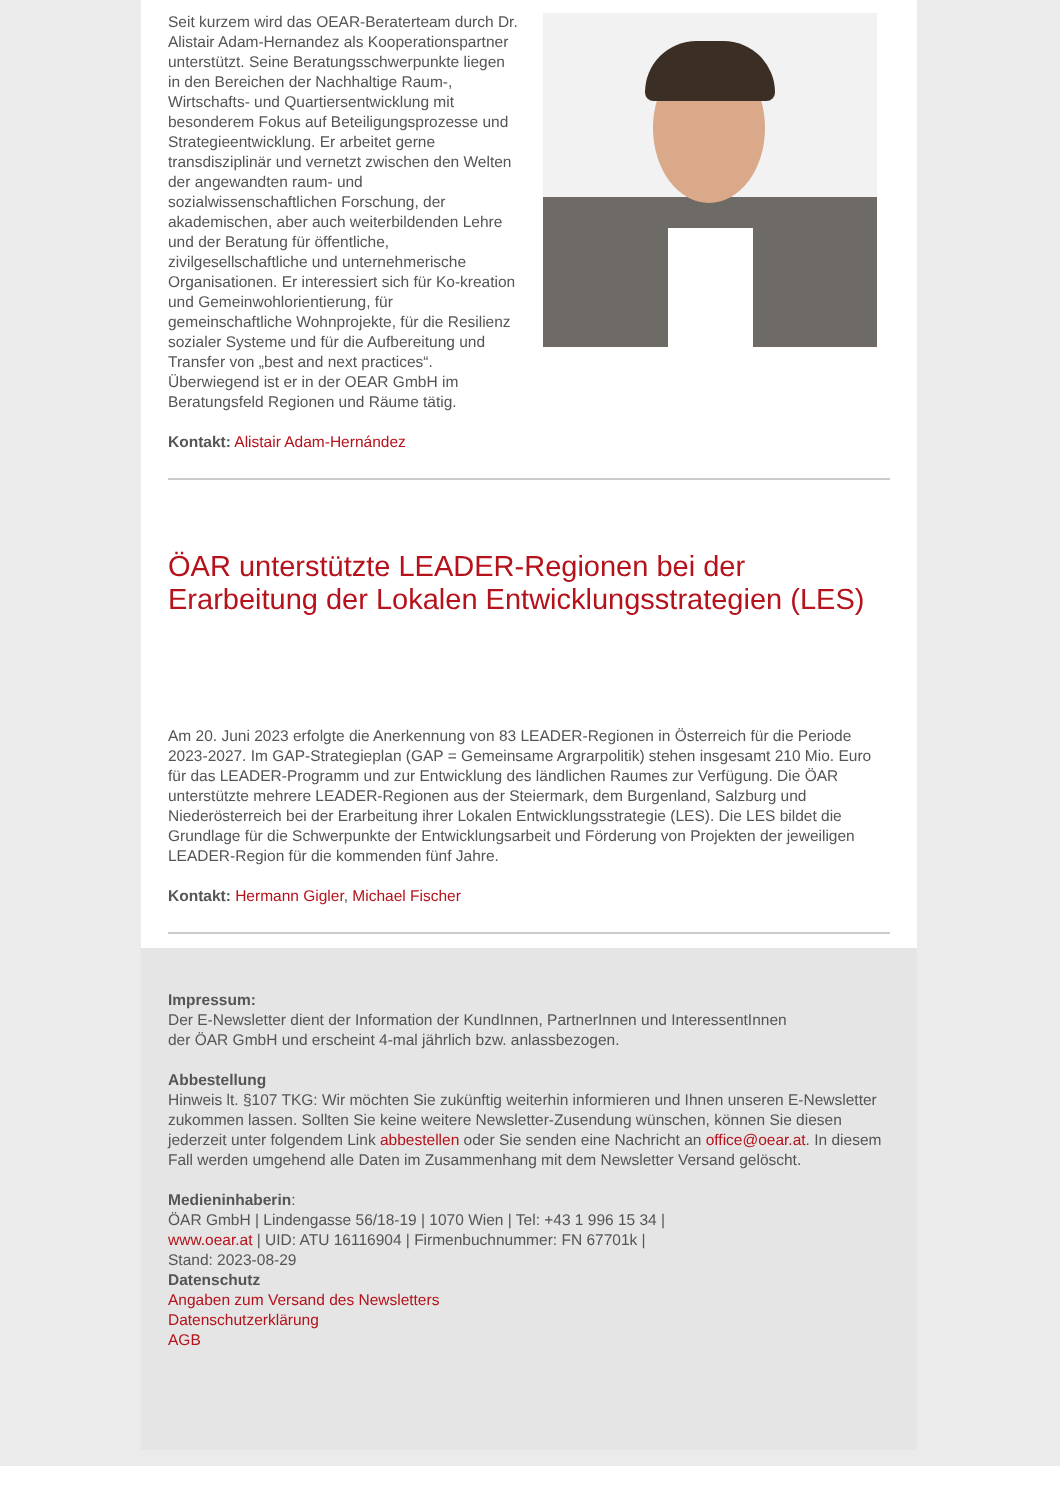Seit kurzem wird das OEAR-Beraterteam durch Dr. Alistair Adam-Hernandez als Kooperationspartner unterstützt. Seine Beratungsschwerpunkte liegen in den Bereichen der Nachhaltige Raum-, Wirtschafts- und Quartiersentwicklung mit besonderem Fokus auf Beteiligungsprozesse und Strategieentwicklung. Er arbeitet gerne transdisziplinär und vernetzt zwischen den Welten der angewandten raum- und sozialwissenschaftlichen Forschung, der akademischen, aber auch weiterbildenden Lehre und der Beratung für öffentliche, zivilgesellschaftliche und unternehmerische Organisationen. Er interessiert sich für Ko-kreation und Gemeinwohlorientierung, für gemeinschaftliche Wohnprojekte, für die Resilienz sozialer Systeme und für die Aufbereitung und Transfer von „best and next practices“. Überwiegend ist er in der OEAR GmbH im Beratungsfeld Regionen und Räume tätig.
Kontakt: Alistair Adam-Hernández
ÖAR unterstützte LEADER-Regionen bei der Erarbeitung der Lokalen Entwicklungsstrategien (LES)
Am 20. Juni 2023 erfolgte die Anerkennung von 83 LEADER-Regionen in Österreich für die Periode 2023-2027. Im GAP-Strategieplan (GAP = Gemeinsame Argrarpolitik) stehen insgesamt 210 Mio. Euro für das LEADER-Programm und zur Entwicklung des ländlichen Raumes zur Verfügung. Die ÖAR unterstützte mehrere LEADER-Regionen aus der Steiermark, dem Burgenland, Salzburg und Niederösterreich bei der Erarbeitung ihrer Lokalen Entwicklungsstrategie (LES). Die LES bildet die Grundlage für die Schwerpunkte der Entwicklungsarbeit und Förderung von Projekten der jeweiligen LEADER-Region für die kommenden fünf Jahre.
Kontakt: Hermann Gigler, Michael Fischer
Impressum:
Der E-Newsletter dient der Information der KundInnen, PartnerInnen und InteressentInnen
der ÖAR GmbH und erscheint 4-mal jährlich bzw. anlassbezogen.
Abbestellung
Hinweis lt. §107 TKG: Wir möchten Sie zukünftig weiterhin informieren und Ihnen unseren E-Newsletter zukommen lassen. Sollten Sie keine weitere Newsletter-Zusendung wünschen, können Sie diesen jederzeit unter folgendem Link abbestellen oder Sie senden eine Nachricht an office@oear.at. In diesem Fall werden umgehend alle Daten im Zusammenhang mit dem Newsletter Versand gelöscht.
Medieninhaberin:
ÖAR GmbH | Lindengasse 56/18-19 | 1070 Wien | Tel: +43 1 996 15 34 |
www.oear.at | UID: ATU 16116904 | Firmenbuchnummer: FN 67701k |
Stand: 2023-08-29
Datenschutz
Angaben zum Versand des Newsletters
Datenschutzerklärung
AGB